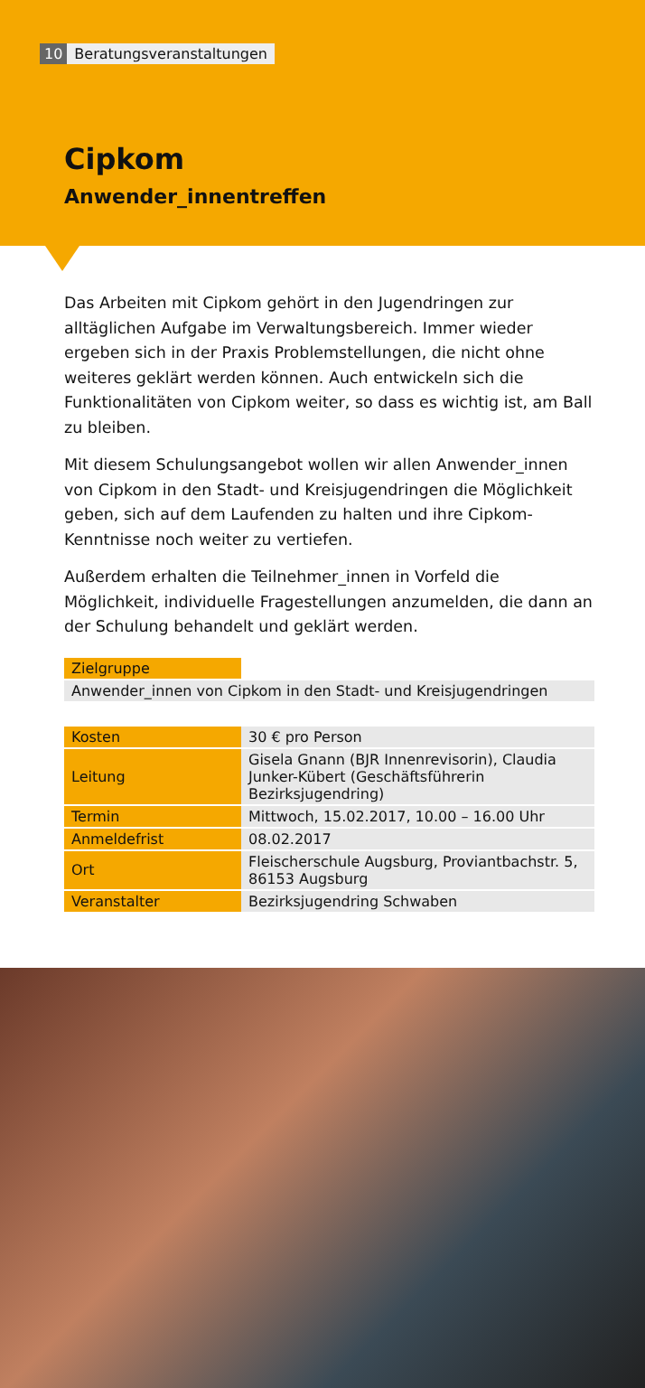10 Beratungsveranstaltungen
Cipkom
Anwender_innentreffen
Das Arbeiten mit Cipkom gehört in den Jugendringen zur alltäglichen Aufgabe im Verwaltungsbereich. Immer wieder ergeben sich in der Praxis Problemstellungen, die nicht ohne weiteres geklärt werden können. Auch entwickeln sich die Funktionalitäten von Cipkom weiter, so dass es wichtig ist, am Ball zu bleiben.
Mit diesem Schulungsangebot wollen wir allen Anwender_innen von Cipkom in den Stadt- und Kreisjugendringen die Möglichkeit geben, sich auf dem Laufenden zu halten und ihre Cipkom-Kenntnisse noch weiter zu vertiefen.
Außerdem erhalten die Teilnehmer_innen in Vorfeld die Möglichkeit, individuelle Fragestellungen anzumelden, die dann an der Schulung behandelt und geklärt werden.
| Zielgruppe | |
| Anwender_innen von Cipkom in den Stadt- und Kreisjugendringen | |
| Kosten | 30 € pro Person |
| Leitung | Gisela Gnann (BJR Innenrevisorin), Claudia Junker-Kübert (Geschäftsführerin Bezirksjugendring) |
| Termin | Mittwoch, 15.02.2017, 10.00 – 16.00 Uhr |
| Anmeldefrist | 08.02.2017 |
| Ort | Fleischerschule Augsburg, Proviantbachstr. 5, 86153 Augsburg |
| Veranstalter | Bezirksjugendring Schwaben |